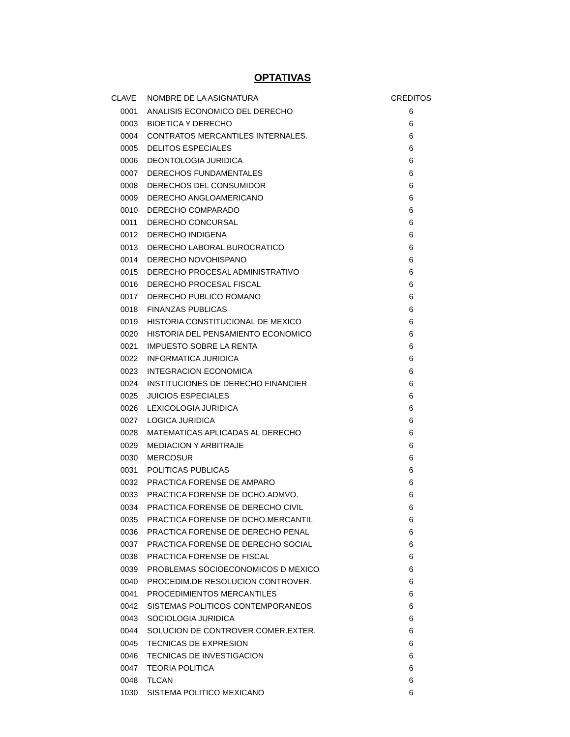OPTATIVAS
| CLAVE | NOMBRE DE LA ASIGNATURA | CREDITOS |
| --- | --- | --- |
| 0001 | ANALISIS ECONOMICO DEL DERECHO | 6 |
| 0003 | BIOETICA Y DERECHO | 6 |
| 0004 | CONTRATOS MERCANTILES INTERNALES. | 6 |
| 0005 | DELITOS ESPECIALES | 6 |
| 0006 | DEONTOLOGIA JURIDICA | 6 |
| 0007 | DERECHOS FUNDAMENTALES | 6 |
| 0008 | DERECHOS DEL CONSUMIDOR | 6 |
| 0009 | DERECHO ANGLOAMERICANO | 6 |
| 0010 | DERECHO COMPARADO | 6 |
| 0011 | DERECHO CONCURSAL | 6 |
| 0012 | DERECHO INDIGENA | 6 |
| 0013 | DERECHO LABORAL BUROCRATICO | 6 |
| 0014 | DERECHO NOVOHISPANO | 6 |
| 0015 | DERECHO PROCESAL ADMINISTRATIVO | 6 |
| 0016 | DERECHO PROCESAL FISCAL | 6 |
| 0017 | DERECHO PUBLICO ROMANO | 6 |
| 0018 | FINANZAS PUBLICAS | 6 |
| 0019 | HISTORIA CONSTITUCIONAL DE MEXICO | 6 |
| 0020 | HISTORIA DEL PENSAMIENTO ECONOMICO | 6 |
| 0021 | IMPUESTO SOBRE LA RENTA | 6 |
| 0022 | INFORMATICA JURIDICA | 6 |
| 0023 | INTEGRACION ECONOMICA | 6 |
| 0024 | INSTITUCIONES DE DERECHO FINANCIER | 6 |
| 0025 | JUICIOS ESPECIALES | 6 |
| 0026 | LEXICOLOGIA JURIDICA | 6 |
| 0027 | LOGICA JURIDICA | 6 |
| 0028 | MATEMATICAS APLICADAS AL DERECHO | 6 |
| 0029 | MEDIACION Y ARBITRAJE | 6 |
| 0030 | MERCOSUR | 6 |
| 0031 | POLITICAS PUBLICAS | 6 |
| 0032 | PRACTICA FORENSE DE AMPARO | 6 |
| 0033 | PRACTICA FORENSE DE DCHO.ADMVO. | 6 |
| 0034 | PRACTICA FORENSE DE DERECHO CIVIL | 6 |
| 0035 | PRACTICA FORENSE DE DCHO.MERCANTIL | 6 |
| 0036 | PRACTICA FORENSE DE DERECHO PENAL | 6 |
| 0037 | PRACTICA FORENSE DE DERECHO SOCIAL | 6 |
| 0038 | PRACTICA FORENSE DE FISCAL | 6 |
| 0039 | PROBLEMAS SOCIOECONOMICOS D MEXICO | 6 |
| 0040 | PROCEDIM.DE RESOLUCION CONTROVER. | 6 |
| 0041 | PROCEDIMIENTOS MERCANTILES | 6 |
| 0042 | SISTEMAS POLITICOS CONTEMPORANEOS | 6 |
| 0043 | SOCIOLOGIA JURIDICA | 6 |
| 0044 | SOLUCION DE CONTROVER.COMER.EXTER. | 6 |
| 0045 | TECNICAS DE EXPRESION | 6 |
| 0046 | TECNICAS DE INVESTIGACION | 6 |
| 0047 | TEORIA POLITICA | 6 |
| 0048 | TLCAN | 6 |
| 1030 | SISTEMA POLITICO MEXICANO | 6 |